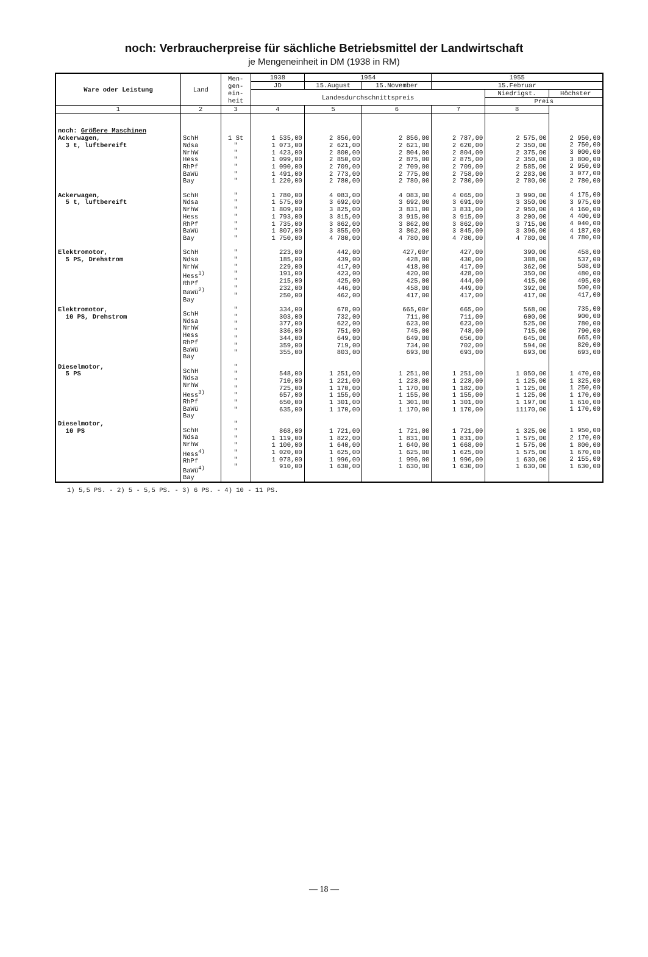noch: Verbraucherpreise für sächliche Betriebsmittel der Landwirtschaft
je Mengeneinheit in DM (1938 in RM)
| Ware oder Leistung | Land | Men- gen- ein- heit | 1938 | 1954 | | 1955 | | |
| --- | --- | --- | --- | --- | --- | --- | --- | --- |
| | | | JD | 15.August | 15.November | 15.Februar | | |
| | | | Landesdurchschnittspreis | | | | Niedrigst. | Höchster |
| | | | | | | | Preis | |
| 1 | 2 | 3 | 4 | 5 | 6 | 7 | 8 | |
| noch: Größere Maschinen Ackerwagen, 3 t, luftbereift Ackerwagen, 5 t, luftbereift Elektromotor, 5 PS, Drehstrom Elektromotor, 10 PS, Drehstrom Dieselmotor, 5 PS Dieselmotor, 10 PS | SchH Ndsa NrhW Hess RhPf BaWü Bay SchH Ndsa NrhW Hess RhPf BaWü Bay SchH Ndsa NrhW Hess<sup>1)</sup> RhPf BaWü<sup>2)</sup> Bay SchH Ndsa NrhW Hess RhPf BaWü Bay SchH Ndsa NrhW Hess<sup>3)</sup> RhPf BaWü Bay SchH Ndsa NrhW Hess<sup>4)</sup> RhPf BaWü<sup>4)</sup> Bay | 1 St " " " " " " " " " " " " " " " " " " " " " " " " " " " " " " " " " " " " " " " " " | 1 535,00 1 073,00 1 423,00 1 099,00 1 090,00 1 491,00 1 220,00 1 780,00 1 575,00 1 809,00 1 793,00 1 735,00 1 807,00 1 750,00 223,00 185,00 229,00 191,00 215,00 232,00 250,00 334,00 303,00 377,00 336,00 344,00 359,00 355,00 548,00 710,00 725,00 657,00 650,00 635,00 868,00 1 119,00 1 100,00 1 020,00 1 078,00 910,00 | 2 856,00 2 621,00 2 800,00 2 850,00 2 709,00 2 773,00 2 780,00 4 083,00 3 692,00 3 825,00 3 815,00 3 862,00 3 855,00 4 780,00 442,00 439,00 417,00 423,00 425,00 446,00 462,00 678,00 732,00 622,00 751,00 649,00 719,00 803,00 1 251,00 1 221,00 1 170,00 1 155,00 1 301,00 1 170,00 1 721,00 1 822,00 1 640,00 1 625,00 1 996,00 1 630,00 | 2 856,00 2 621,00 2 804,00 2 875,00 2 709,00 2 775,00 2 780,00 4 083,00 3 692,00 3 831,00 3 915,00 3 862,00 3 862,00 4 780,00 427,00r 428,00 418,00 420,00 425,00 458,00 417,00 665,00r 711,00 623,00 745,00 649,00 734,00 693,00 1 251,00 1 228,00 1 170,00 1 155,00 1 301,00 1 170,00 1 721,00 1 831,00 1 640,00 1 625,00 1 996,00 1 630,00 | 2 787,00 2 620,00 2 804,00 2 875,00 2 709,00 2 758,00 2 780,00 4 065,00 3 691,00 3 831,00 3 915,00 3 862,00 3 845,00 4 780,00 427,00 430,00 417,00 428,00 444,00 449,00 417,00 665,00 711,00 623,00 748,00 656,00 702,00 693,00 1 251,00 1 228,00 1 182,00 1 155,00 1 301,00 1 170,00 1 721,00 1 831,00 1 668,00 1 625,00 1 996,00 1 630,00 | 2 575,00 2 350,00 2 375,00 2 350,00 2 585,00 2 283,00 2 780,00 3 990,00 3 350,00 2 950,00 3 200,00 3 715,00 3 396,00 4 780,00 390,00 388,00 362,00 350,00 415,00 392,00 417,00 568,00 600,00 525,00 715,00 645,00 594,00 693,00 1 050,00 1 125,00 1 125,00 1 125,00 1 197,00 11170,00 1 325,00 1 575,00 1 575,00 1 575,00 1 630,00 1 630,00 | 2 950,00 2 750,00 3 000,00 3 800,00 2 950,00 3 077,00 2 780,00 4 175,00 3 975,00 4 160,00 4 400,00 4 040,00 4 187,00 4 780,00 458,00 537,00 508,00 480,00 495,00 500,00 417,00 735,00 900,00 780,00 790,00 665,00 820,00 693,00 1 470,00 1 325,00 1 250,00 1 170,00 1 610,00 1 170,00 1 950,00 2 170,00 1 800,00 1 670,00 2 155,00 1 630,00 |
1) 5,5 PS. - 2) 5 - 5,5 PS. - 3) 6 PS. - 4) 10 - 11 PS.
— 18 —